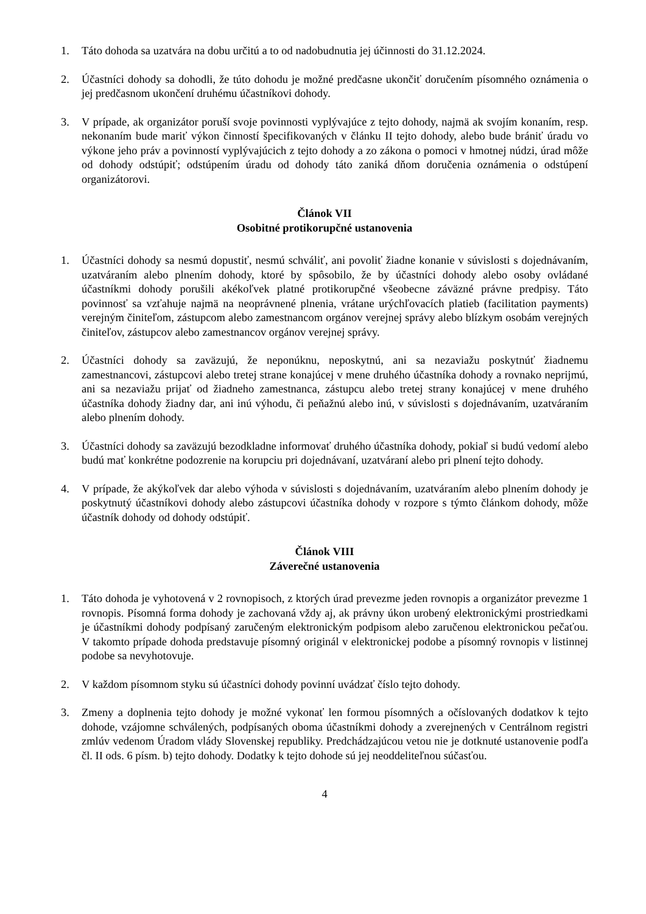1. Táto dohoda sa uzatvára na dobu určitú a to od nadobudnutia jej účinnosti do 31.12.2024.
2. Účastníci dohody sa dohodli, že túto dohodu je možné predčasne ukončiť doručením písomného oznámenia o jej predčasnom ukončení druhému účastníkovi dohody.
3. V prípade, ak organizátor poruší svoje povinnosti vyplývajúce z tejto dohody, najmä ak svojím konaním, resp. nekonaním bude mariť výkon činností špecifikovaných v článku II tejto dohody, alebo bude brániť úradu vo výkone jeho práv a povinností vyplývajúcich z tejto dohody a zo zákona o pomoci v hmotnej núdzi, úrad môže od dohody odstúpiť; odstúpením úradu od dohody táto zaniká dňom doručenia oznámenia o odstúpení organizátorovi.
Článok VII
Osobitné protikorupčné ustanovenia
1. Účastníci dohody sa nesmú dopustiť, nesmú schváliť, ani povoliť žiadne konanie v súvislosti s dojednávaním, uzatváraním alebo plnením dohody, ktoré by spôsobilo, že by účastníci dohody alebo osoby ovládané účastníkmi dohody porušili akékoľvek platné protikorupčné všeobecne záväzné právne predpisy. Táto povinnosť sa vzťahuje najmä na neoprávnené plnenia, vrátane urýchľovacích platieb (facilitation payments) verejným činiteľom, zástupcom alebo zamestnancom orgánov verejnej správy alebo blízkym osobám verejných činiteľov, zástupcov alebo zamestnancov orgánov verejnej správy.
2. Účastníci dohody sa zaväzujú, že neponúknu, neposkytnú, ani sa nezaviažu poskytnúť žiadnemu zamestnancovi, zástupcovi alebo tretej strane konajúcej v mene druhého účastníka dohody a rovnako neprijmú, ani sa nezaviažu prijať od žiadneho zamestnanca, zástupcu alebo tretej strany konajúcej v mene druhého účastníka dohody žiadny dar, ani inú výhodu, či peňažnú alebo inú, v súvislosti s dojednávaním, uzatváraním alebo plnením dohody.
3. Účastníci dohody sa zaväzujú bezodkladne informovať druhého účastníka dohody, pokiaľ si budú vedomí alebo budú mať konkrétne podozrenie na korupciu pri dojednávaní, uzatváraní alebo pri plnení tejto dohody.
4. V prípade, že akýkoľvek dar alebo výhoda v súvislosti s dojednávaním, uzatváraním alebo plnením dohody je poskytnutý účastníkovi dohody alebo zástupcovi účastníka dohody v rozpore s týmto článkom dohody, môže účastník dohody od dohody odstúpiť.
Článok VIII
Záverečné ustanovenia
1. Táto dohoda je vyhotovená v 2 rovnopisoch, z ktorých úrad prevezme jeden rovnopis a organizátor prevezme 1 rovnopis. Písomná forma dohody je zachovaná vždy aj, ak právny úkon urobený elektronickými prostriedkami je účastníkmi dohody podpísaný zaručeným elektronickým podpisom alebo zaručenou elektronickou pečaťou. V takomto prípade dohoda predstavuje písomný originál v elektronickej podobe a písomný rovnopis v listinnej podobe sa nevyhotovuje.
2. V každom písomnom styku sú účastníci dohody povinní uvádzať číslo tejto dohody.
3. Zmeny a doplnenia tejto dohody je možné vykonať len formou písomných a očíslovaných dodatkov k tejto dohode, vzájomne schválených, podpísaných oboma účastníkmi dohody a zverejnených v Centrálnom registri zmlúv vedenom Úradom vlády Slovenskej republiky. Predchádzajúcou vetou nie je dotknuté ustanovenie podľa čl. II ods. 6 písm. b) tejto dohody. Dodatky k tejto dohode sú jej neoddeliteľnou súčasťou.
4